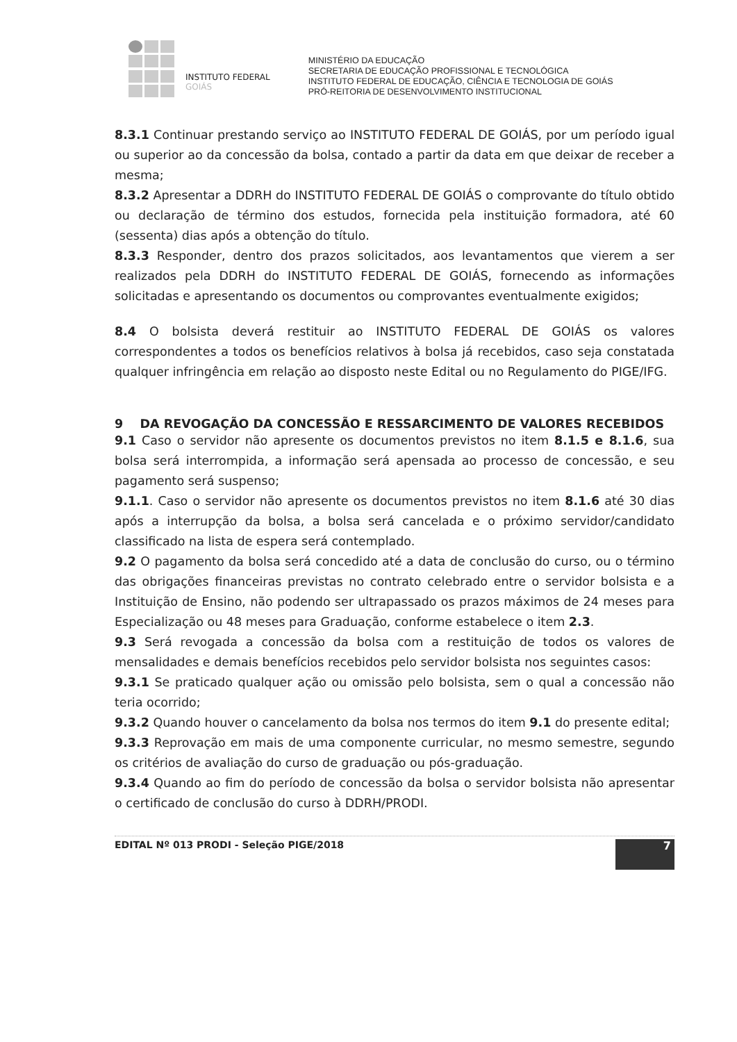INSTITUTO FEDERAL
GOIÁS
MINISTÉRIO DA EDUCAÇÃO
SECRETARIA DE EDUCAÇÃO PROFISSIONAL E TECNOLÓGICA
INSTITUTO FEDERAL DE EDUCAÇÃO, CIÊNCIA E TECNOLOGIA DE GOIÁS
PRÓ-REITORIA DE DESENVOLVIMENTO INSTITUCIONAL
8.3.1 Continuar prestando serviço ao INSTITUTO FEDERAL DE GOIÁS, por um período igual ou superior ao da concessão da bolsa, contado a partir da data em que deixar de receber a mesma;
8.3.2 Apresentar a DDRH do INSTITUTO FEDERAL DE GOIÁS o comprovante do título obtido ou declaração de término dos estudos, fornecida pela instituição formadora, até 60 (sessenta) dias após a obtenção do título.
8.3.3 Responder, dentro dos prazos solicitados, aos levantamentos que vierem a ser realizados pela DDRH do INSTITUTO FEDERAL DE GOIÁS, fornecendo as informações solicitadas e apresentando os documentos ou comprovantes eventualmente exigidos;
8.4 O bolsista deverá restituir ao INSTITUTO FEDERAL DE GOIÁS os valores correspondentes a todos os benefícios relativos à bolsa já recebidos, caso seja constatada qualquer infringência em relação ao disposto neste Edital ou no Regulamento do PIGE/IFG.
9 DA REVOGAÇÃO DA CONCESSÃO E RESSARCIMENTO DE VALORES RECEBIDOS
9.1 Caso o servidor não apresente os documentos previstos no item 8.1.5 e 8.1.6, sua bolsa será interrompida, a informação será apensada ao processo de concessão, e seu pagamento será suspenso;
9.1.1. Caso o servidor não apresente os documentos previstos no item 8.1.6 até 30 dias após a interrupção da bolsa, a bolsa será cancelada e o próximo servidor/candidato classificado na lista de espera será contemplado.
9.2 O pagamento da bolsa será concedido até a data de conclusão do curso, ou o término das obrigações financeiras previstas no contrato celebrado entre o servidor bolsista e a Instituição de Ensino, não podendo ser ultrapassado os prazos máximos de 24 meses para Especialização ou 48 meses para Graduação, conforme estabelece o item 2.3.
9.3 Será revogada a concessão da bolsa com a restituição de todos os valores de mensalidades e demais benefícios recebidos pelo servidor bolsista nos seguintes casos:
9.3.1 Se praticado qualquer ação ou omissão pelo bolsista, sem o qual a concessão não teria ocorrido;
9.3.2 Quando houver o cancelamento da bolsa nos termos do item 9.1 do presente edital;
9.3.3 Reprovação em mais de uma componente curricular, no mesmo semestre, segundo os critérios de avaliação do curso de graduação ou pós-graduação.
9.3.4 Quando ao fim do período de concessão da bolsa o servidor bolsista não apresentar o certificado de conclusão do curso à DDRH/PRODI.
EDITAL Nº 013 PRODI - Seleção PIGE/2018
7